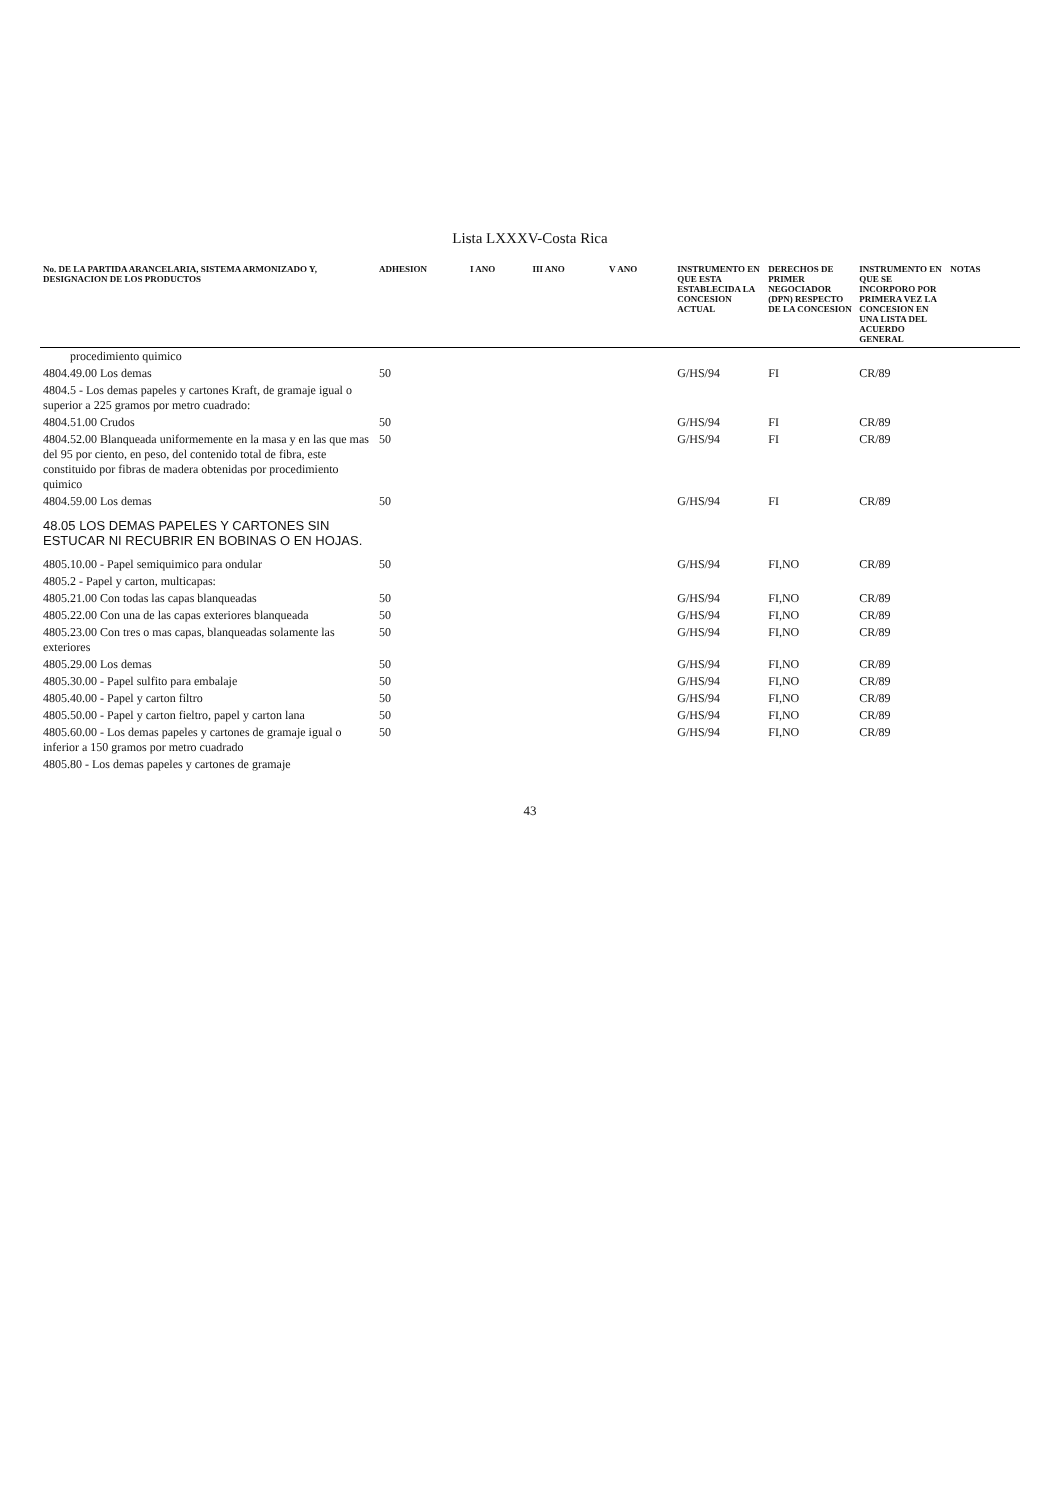Lista LXXXV-Costa Rica
| No. DE LA PARTIDA ARANCELARIA, SISTEMA ARMONIZADO Y, DESIGNACION DE LOS PRODUCTOS | ADHESION | I ANO | III ANO | V ANO | INSTRUMENTO EN QUE ESTA ESTABLECIDA LA CONCESION ACTUAL | DERECHOS DE PRIMER NEGOCIADOR (DPN) RESPECTO DE LA CONCESION | INSTRUMENTO EN QUE SE INCORPORO POR PRIMERA VEZ LA CONCESION EN UNA LISTA DEL ACUERDO GENERAL | NOTAS |
| --- | --- | --- | --- | --- | --- | --- | --- | --- |
| procedimiento quimico | | | | | | | | |
| 4804.49.00 Los demas | 50 | | | | G/HS/94 | FI | CR/89 | |
| 4804.5 - Los demas papeles y cartones Kraft, de gramaje igual o superior a 225 gramos por metro cuadrado: | | | | | | | | |
| 4804.51.00 Crudos | 50 | | | | G/HS/94 | FI | CR/89 | |
| 4804.52.00 Blanqueada uniformemente en la masa y en las que mas del 95 por ciento, en peso, del contenido total de fibra, este constituido por fibras de madera obtenidas por procedimiento quimico | 50 | | | | G/HS/94 | FI | CR/89 | |
| 4804.59.00 Los demas | 50 | | | | G/HS/94 | FI | CR/89 | |
| 48.05 LOS DEMAS PAPELES Y CARTONES SIN ESTUCAR NI RECUBRIR EN BOBINAS O EN HOJAS. | | | | | | | | |
| 4805.10.00 - Papel semiquimico para ondular | 50 | | | | G/HS/94 | FI,NO | CR/89 | |
| 4805.2 - Papel y carton, multicapas: | | | | | | | | |
| 4805.21.00 Con todas las capas blanqueadas | 50 | | | | G/HS/94 | FI,NO | CR/89 | |
| 4805.22.00 Con una de las capas exteriores blanqueada | 50 | | | | G/HS/94 | FI,NO | CR/89 | |
| 4805.23.00 Con tres o mas capas, blanqueadas solamente las exteriores | 50 | | | | G/HS/94 | FI,NO | CR/89 | |
| 4805.29.00 Los demas | 50 | | | | G/HS/94 | FI,NO | CR/89 | |
| 4805.30.00 - Papel sulfito para embalaje | 50 | | | | G/HS/94 | FI,NO | CR/89 | |
| 4805.40.00 - Papel y carton filtro | 50 | | | | G/HS/94 | FI,NO | CR/89 | |
| 4805.50.00 - Papel y carton fieltro, papel y carton lana | 50 | | | | G/HS/94 | FI,NO | CR/89 | |
| 4805.60.00 - Los demas papeles y cartones de gramaje igual o inferior a 150 gramos por metro cuadrado | 50 | | | | G/HS/94 | FI,NO | CR/89 | |
| 4805.80 - Los demas papeles y cartones de gramaje | | | | | | | | |
43